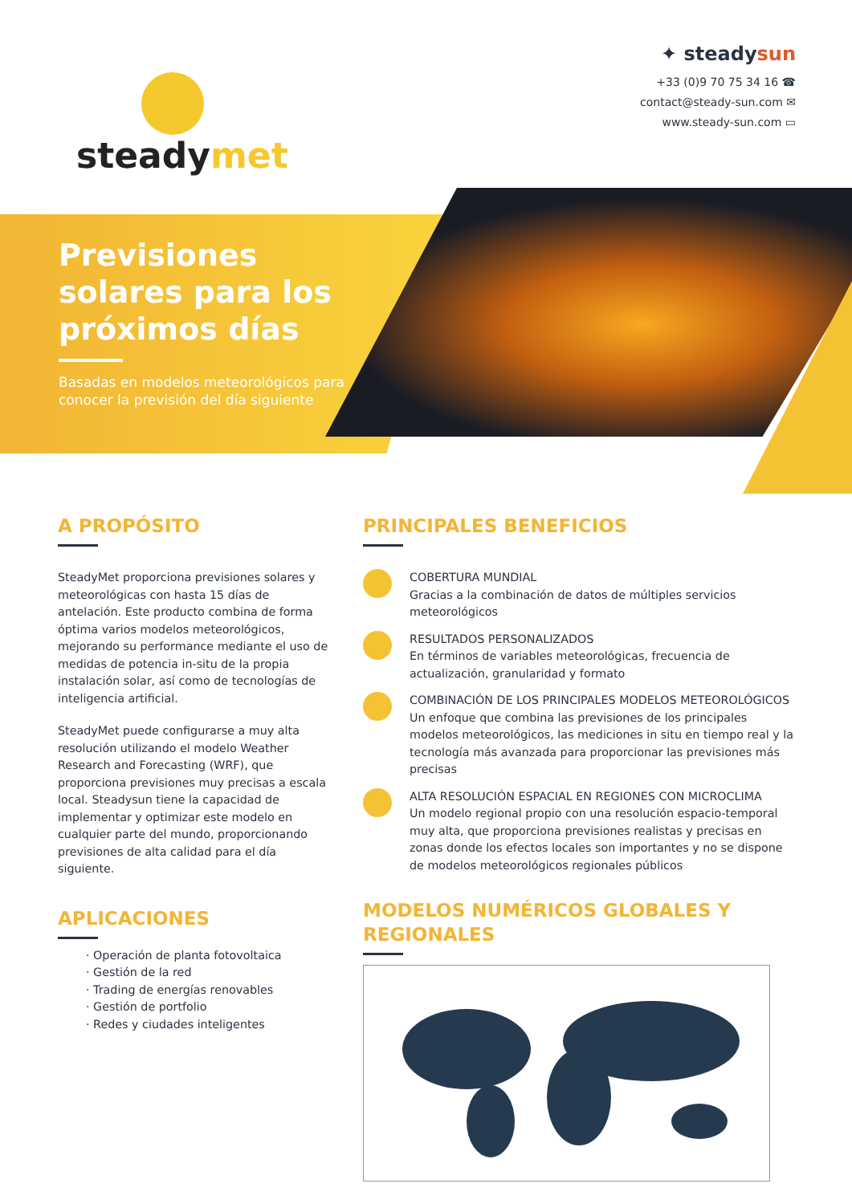steadymet
✦ steadysun
+33 (0)9 70 75 34 16 ☎
contact@steady-sun.com ✉
www.steady-sun.com ▭
Previsiones solares para los próximos días
Basadas en modelos meteorológicos para conocer la previsión del día siguiente
A PROPÓSITO
SteadyMet proporciona previsiones solares y meteorológicas con hasta 15 días de antelación. Este producto combina de forma óptima varios modelos meteorológicos, mejorando su performance mediante el uso de medidas de potencia in-situ de la propia instalación solar, así como de tecnologías de inteligencia artificial.
SteadyMet puede configurarse a muy alta resolución utilizando el modelo Weather Research and Forecasting (WRF), que proporciona previsiones muy precisas a escala local. Steadysun tiene la capacidad de implementar y optimizar este modelo en cualquier parte del mundo, proporcionando previsiones de alta calidad para el día siguiente.
APLICACIONES
· Operación de planta fotovoltaica
· Gestión de la red
· Trading de energías renovables
· Gestión de portfolio
· Redes y ciudades inteligentes
PRINCIPALES BENEFICIOS
COBERTURA MUNDIAL
Gracias a la combinación de datos de múltiples servicios meteorológicos
RESULTADOS PERSONALIZADOS
En términos de variables meteorológicas, frecuencia de actualización, granularidad y formato
COMBINACIÓN DE LOS PRINCIPALES MODELOS METEOROLÓGICOS
Un enfoque que combina las previsiones de los principales modelos meteorológicos, las mediciones in situ en tiempo real y la tecnología más avanzada para proporcionar las previsiones más precisas
ALTA RESOLUCIÓN ESPACIAL EN REGIONES CON MICROCLIMA
Un modelo regional propio con una resolución espacio-temporal muy alta, que proporciona previsiones realistas y precisas en zonas donde los efectos locales son importantes y no se dispone de modelos meteorológicos regionales públicos
MODELOS NUMÉRICOS GLOBALES Y REGIONALES